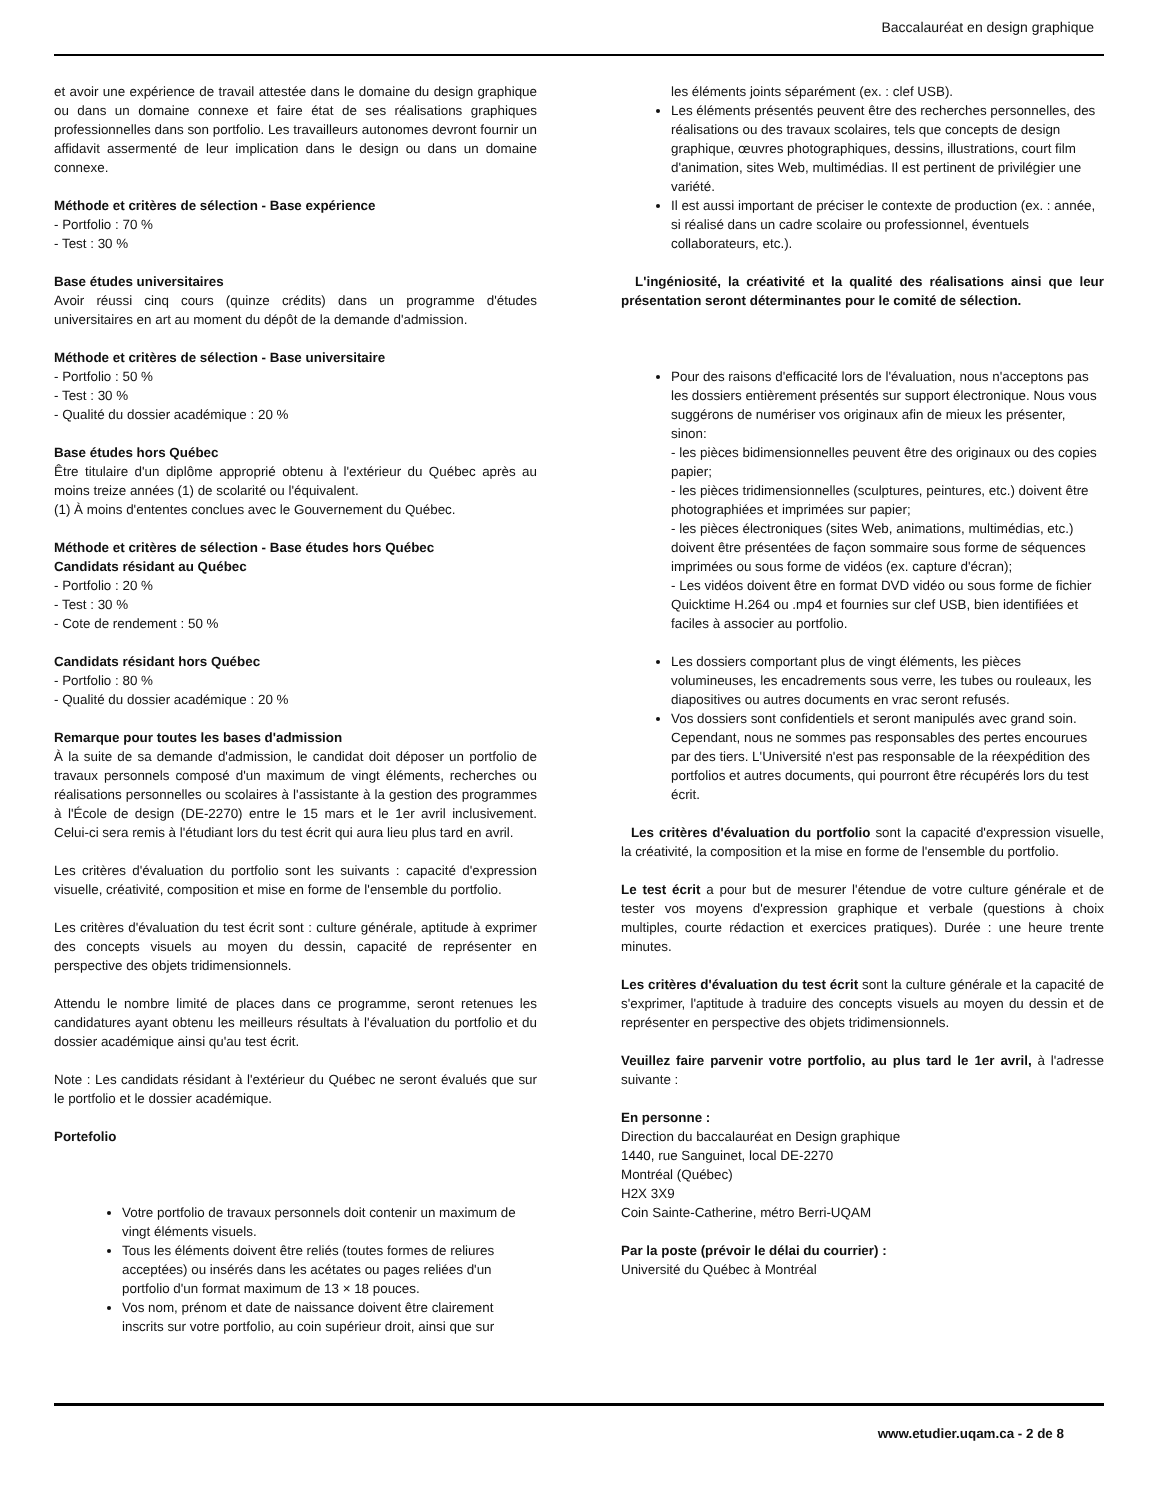Baccalauréat en design graphique
et avoir une expérience de travail attestée dans le domaine du design graphique ou dans un domaine connexe et faire état de ses réalisations graphiques professionnelles dans son portfolio. Les travailleurs autonomes devront fournir un affidavit assermenté de leur implication dans le design ou dans un domaine connexe.
Méthode et critères de sélection - Base expérience
- Portfolio : 70 %
- Test : 30 %
Base études universitaires
Avoir réussi cinq cours (quinze crédits) dans un programme d'études universitaires en art au moment du dépôt de la demande d'admission.
Méthode et critères de sélection - Base universitaire
- Portfolio : 50 %
- Test : 30 %
- Qualité du dossier académique : 20 %
Base études hors Québec
Être titulaire d'un diplôme approprié obtenu à l'extérieur du Québec après au moins treize années (1) de scolarité ou l'équivalent.
(1) À moins d'ententes conclues avec le Gouvernement du Québec.
Méthode et critères de sélection - Base études hors Québec
Candidats résidant au Québec
- Portfolio : 20 %
- Test : 30 %
- Cote de rendement : 50 %
Candidats résidant hors Québec
- Portfolio : 80 %
- Qualité du dossier académique : 20 %
Remarque pour toutes les bases d'admission
À la suite de sa demande d'admission, le candidat doit déposer un portfolio de travaux personnels composé d'un maximum de vingt éléments, recherches ou réalisations personnelles ou scolaires à l'assistante à la gestion des programmes à l'École de design (DE-2270) entre le 15 mars et le 1er avril inclusivement. Celui-ci sera remis à l'étudiant lors du test écrit qui aura lieu plus tard en avril.
Les critères d'évaluation du portfolio sont les suivants : capacité d'expression visuelle, créativité, composition et mise en forme de l'ensemble du portfolio.
Les critères d'évaluation du test écrit sont : culture générale, aptitude à exprimer des concepts visuels au moyen du dessin, capacité de représenter en perspective des objets tridimensionnels.
Attendu le nombre limité de places dans ce programme, seront retenues les candidatures ayant obtenu les meilleurs résultats à l'évaluation du portfolio et du dossier académique ainsi qu'au test écrit.
Note : Les candidats résidant à l'extérieur du Québec ne seront évalués que sur le portfolio et le dossier académique.
Portefolio
Votre portfolio de travaux personnels doit contenir un maximum de vingt éléments visuels.
Tous les éléments doivent être reliés (toutes formes de reliures acceptées) ou insérés dans les acétates ou pages reliées d'un portfolio d'un format maximum de 13 × 18 pouces.
Vos nom, prénom et date de naissance doivent être clairement inscrits sur votre portfolio, au coin supérieur droit, ainsi que sur
les éléments joints séparément (ex. : clef USB).
Les éléments présentés peuvent être des recherches personnelles, des réalisations ou des travaux scolaires, tels que concepts de design graphique, œuvres photographiques, dessins, illustrations, court film d'animation, sites Web, multimédias. Il est pertinent de privilégier une variété.
Il est aussi important de préciser le contexte de production (ex. : année, si réalisé dans un cadre scolaire ou professionnel, éventuels collaborateurs, etc.).
L'ingéniosité, la créativité et la qualité des réalisations ainsi que leur présentation seront déterminantes pour le comité de sélection.
Pour des raisons d'efficacité lors de l'évaluation, nous n'acceptons pas les dossiers entièrement présentés sur support électronique. Nous vous suggérons de numériser vos originaux afin de mieux les présenter, sinon:
- les pièces bidimensionnelles peuvent être des originaux ou des copies papier;
- les pièces tridimensionnelles (sculptures, peintures, etc.) doivent être photographiées et imprimées sur papier;
- les pièces électroniques (sites Web, animations, multimédias, etc.) doivent être présentées de façon sommaire sous forme de séquences imprimées ou sous forme de vidéos (ex. capture d'écran);
- Les vidéos doivent être en format DVD vidéo ou sous forme de fichier Quicktime H.264 ou .mp4 et fournies sur clef USB, bien identifiées et faciles à associer au portfolio.
Les dossiers comportant plus de vingt éléments, les pièces volumineuses, les encadrements sous verre, les tubes ou rouleaux, les diapositives ou autres documents en vrac seront refusés.
Vos dossiers sont confidentiels et seront manipulés avec grand soin. Cependant, nous ne sommes pas responsables des pertes encourues par des tiers. L'Université n'est pas responsable de la réexpédition des portfolios et autres documents, qui pourront être récupérés lors du test écrit.
Les critères d'évaluation du portfolio sont la capacité d'expression visuelle, la créativité, la composition et la mise en forme de l'ensemble du portfolio.
Le test écrit a pour but de mesurer l'étendue de votre culture générale et de tester vos moyens d'expression graphique et verbale (questions à choix multiples, courte rédaction et exercices pratiques). Durée : une heure trente minutes.
Les critères d'évaluation du test écrit sont la culture générale et la capacité de s'exprimer, l'aptitude à traduire des concepts visuels au moyen du dessin et de représenter en perspective des objets tridimensionnels.
Veuillez faire parvenir votre portfolio, au plus tard le 1er avril, à l'adresse suivante :
En personne :
Direction du baccalauréat en Design graphique
1440, rue Sanguinet, local DE-2270
Montréal (Québec)
H2X 3X9
Coin Sainte-Catherine, métro Berri-UQAM
Par la poste (prévoir le délai du courrier) :
Université du Québec à Montréal
www.etudier.uqam.ca - 2 de 8